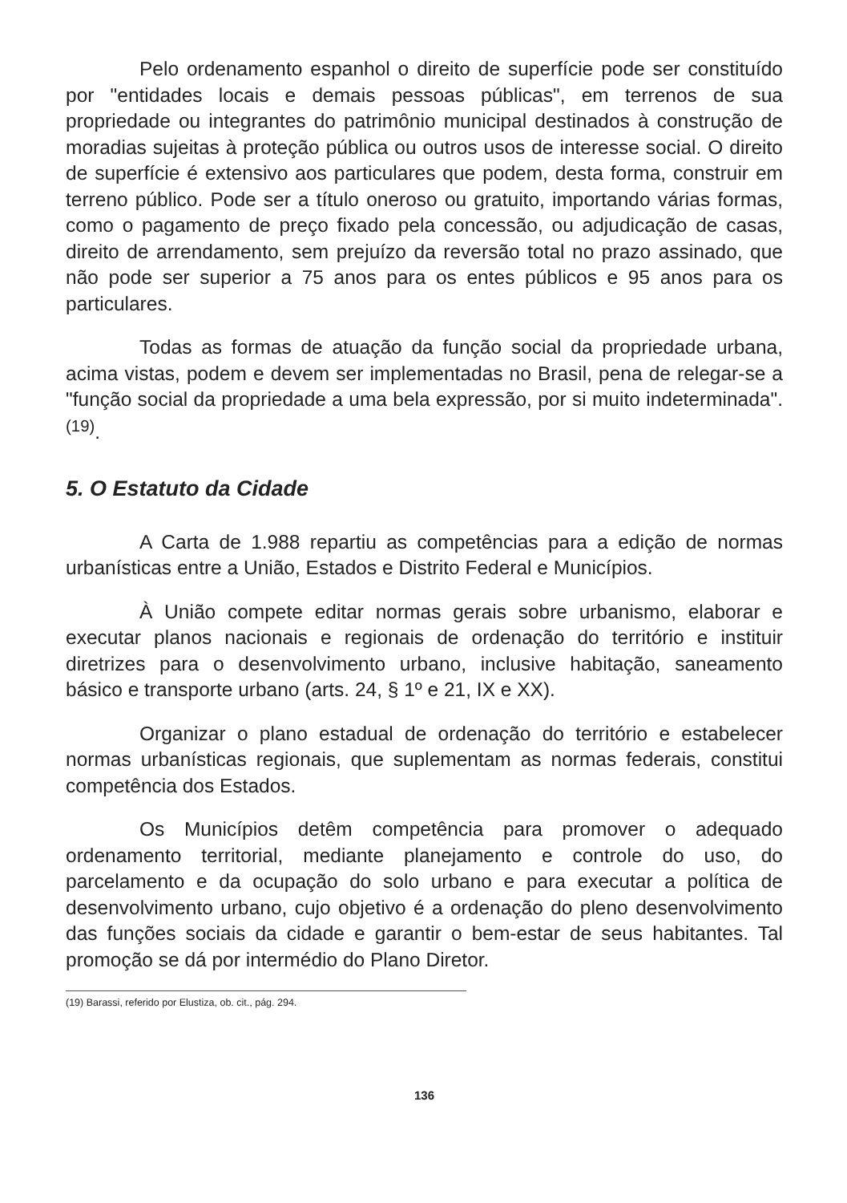Pelo ordenamento espanhol o direito de superfície pode ser constituído por "entidades locais e demais pessoas públicas", em terrenos de sua propriedade ou integrantes do patrimônio municipal destinados à construção de moradias sujeitas à proteção pública ou outros usos de interesse social. O direito de superfície é extensivo aos particulares que podem, desta forma, construir em terreno público. Pode ser a título oneroso ou gratuito, importando várias formas, como o pagamento de preço fixado pela concessão, ou adjudicação de casas, direito de arrendamento, sem prejuízo da reversão total no prazo assinado, que não pode ser superior a 75 anos para os entes públicos e 95 anos para os particulares.
Todas as formas de atuação da função social da propriedade urbana, acima vistas, podem e devem ser implementadas no Brasil, pena de relegar-se a "função social da propriedade a uma bela expressão, por si muito indeterminada".<sup>(19)</sup>.
5. O Estatuto da Cidade
A Carta de 1.988 repartiu as competências para a edição de normas urbanísticas entre a União, Estados e Distrito Federal e Municípios.
À União compete editar normas gerais sobre urbanismo, elaborar e executar planos nacionais e regionais de ordenação do território e instituir diretrizes para o desenvolvimento urbano, inclusive habitação, saneamento básico e transporte urbano (arts. 24, § 1º e 21, IX e XX).
Organizar o plano estadual de ordenação do território e estabelecer normas urbanísticas regionais, que suplementam as normas federais, constitui competência dos Estados.
Os Municípios detêm competência para promover o adequado ordenamento territorial, mediante planejamento e controle do uso, do parcelamento e da ocupação do solo urbano e para executar a política de desenvolvimento urbano, cujo objetivo é a ordenação do pleno desenvolvimento das funções sociais da cidade e garantir o bem-estar de seus habitantes. Tal promoção se dá por intermédio do Plano Diretor.
(19) Barassi, referido por Elustiza, ob. cit., pág. 294.
136